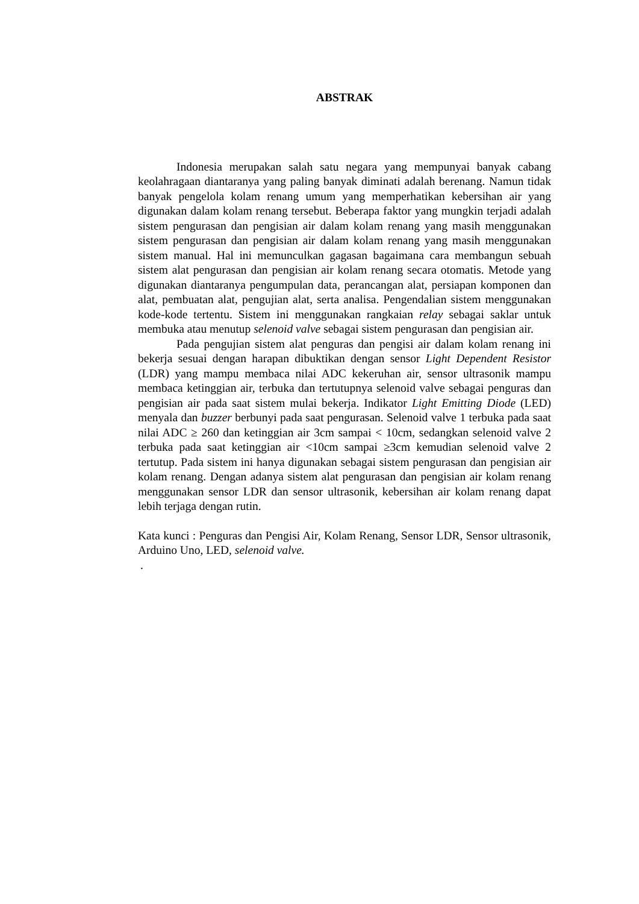ABSTRAK
Indonesia merupakan salah satu negara yang mempunyai banyak cabang keolahragaan diantaranya yang paling banyak diminati adalah berenang. Namun tidak banyak pengelola kolam renang umum yang memperhatikan kebersihan air yang digunakan dalam kolam renang tersebut. Beberapa faktor yang mungkin terjadi adalah sistem pengurasan dan pengisian air dalam kolam renang yang masih menggunakan sistem pengurasan dan pengisian air dalam kolam renang yang masih menggunakan sistem manual. Hal ini memunculkan gagasan bagaimana cara membangun sebuah sistem alat pengurasan dan pengisian air kolam renang secara otomatis. Metode yang digunakan diantaranya pengumpulan data, perancangan alat, persiapan komponen dan alat, pembuatan alat, pengujian alat, serta analisa. Pengendalian sistem menggunakan kode-kode tertentu. Sistem ini menggunakan rangkaian relay sebagai saklar untuk membuka atau menutup selenoid valve sebagai sistem pengurasan dan pengisian air.
Pada pengujian sistem alat penguras dan pengisi air dalam kolam renang ini bekerja sesuai dengan harapan dibuktikan dengan sensor Light Dependent Resistor (LDR) yang mampu membaca nilai ADC kekeruhan air, sensor ultrasonik mampu membaca ketinggian air, terbuka dan tertutupnya selenoid valve sebagai penguras dan pengisian air pada saat sistem mulai bekerja. Indikator Light Emitting Diode (LED) menyala dan buzzer berbunyi pada saat pengurasan. Selenoid valve 1 terbuka pada saat nilai ADC ≥ 260 dan ketinggian air 3cm sampai < 10cm, sedangkan selenoid valve 2 terbuka pada saat ketinggian air <10cm sampai ≥3cm kemudian selenoid valve 2 tertutup. Pada sistem ini hanya digunakan sebagai sistem pengurasan dan pengisian air kolam renang. Dengan adanya sistem alat pengurasan dan pengisian air kolam renang menggunakan sensor LDR dan sensor ultrasonik, kebersihan air kolam renang dapat lebih terjaga dengan rutin.
Kata kunci : Penguras dan Pengisi Air, Kolam Renang, Sensor LDR, Sensor ultrasonik, Arduino Uno, LED, selenoid valve.
.